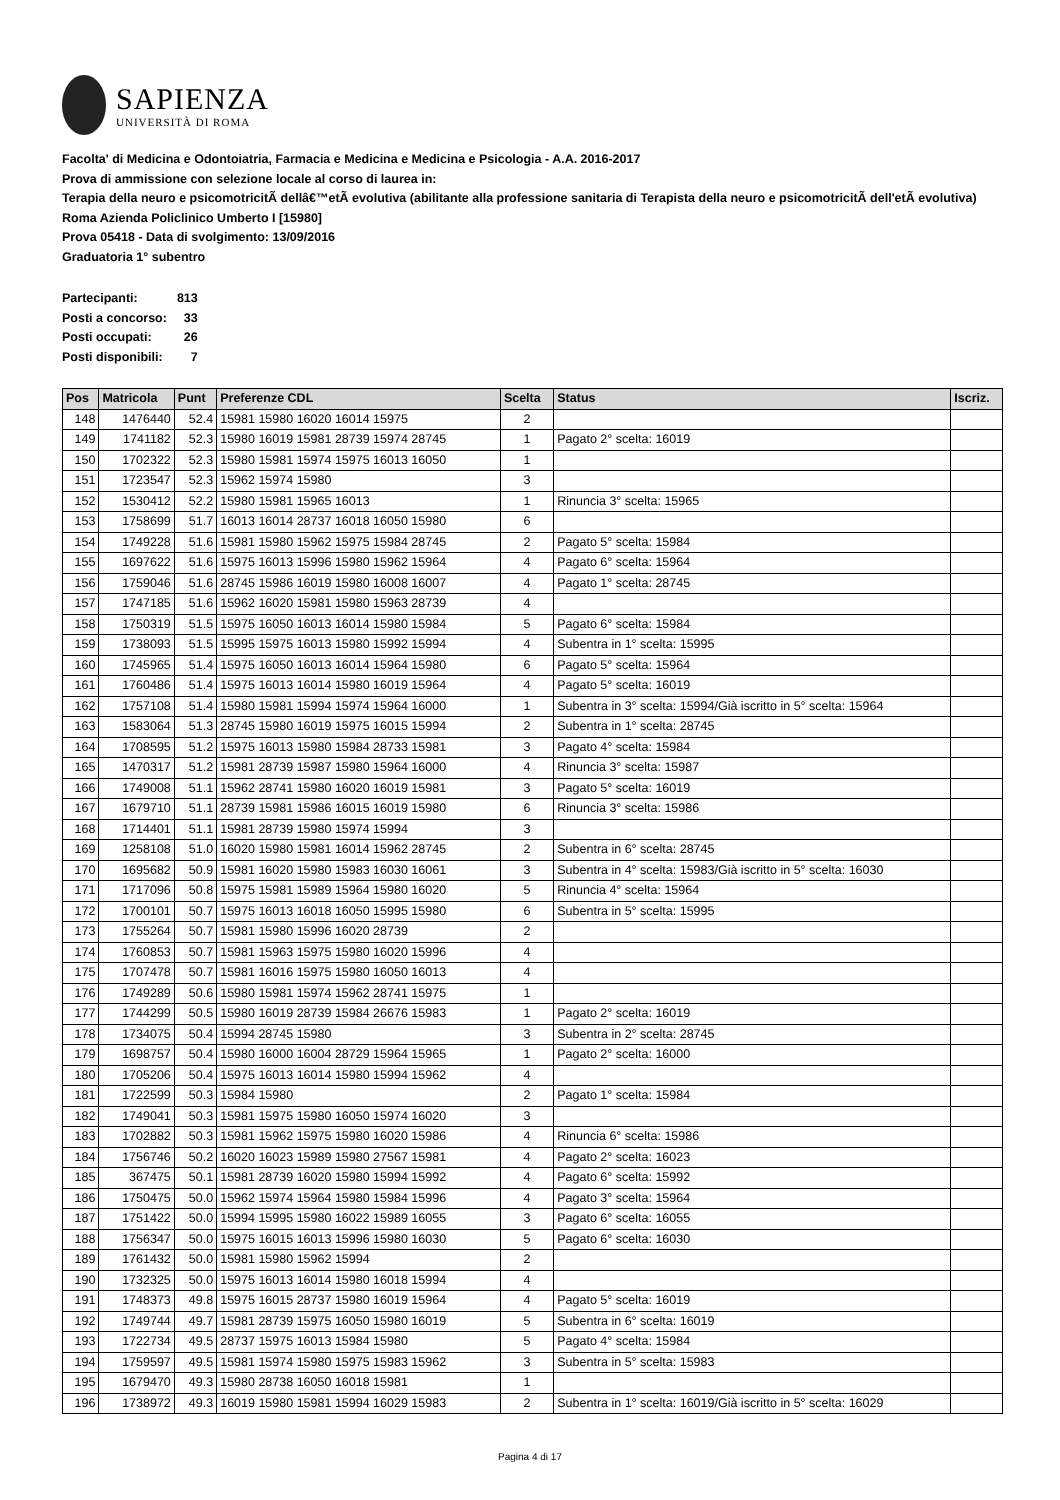SAPIENZA
UNIVERSITÀ DI ROMA
Facolta' di Medicina e Odontoiatria, Farmacia e Medicina e Medicina e Psicologia - A.A. 2016-2017
Prova di ammissione con selezione locale al corso di laurea in:
Terapia della neuro e psicomotricitÃ dellâ€™etÃ evolutiva (abilitante alla professione sanitaria di Terapista della neuro e psicomotricitÃ dell'etÃ evolutiva) Roma Azienda Policlinico Umberto I [15980]
Prova 05418 - Data di svolgimento: 13/09/2016
Graduatoria 1° subentro
| Partecipanti: | 813 |
| Posti a concorso: | 33 |
| Posti occupati: | 26 |
| Posti disponibili: | 7 |
| Pos | Matricola | Punt | Preferenze CDL | Scelta | Status | Iscriz. |
| --- | --- | --- | --- | --- | --- | --- |
| 148 | 1476440 | 52.4 | 15981 15980 16020 16014 15975 | 2 | | |
| 149 | 1741182 | 52.3 | 15980 16019 15981 28739 15974 28745 | 1 | Pagato 2° scelta: 16019 | |
| 150 | 1702322 | 52.3 | 15980 15981 15974 15975 16013 16050 | 1 | | |
| 151 | 1723547 | 52.3 | 15962 15974 15980 | 3 | | |
| 152 | 1530412 | 52.2 | 15980 15981 15965 16013 | 1 | Rinuncia 3° scelta: 15965 | |
| 153 | 1758699 | 51.7 | 16013 16014 28737 16018 16050 15980 | 6 | | |
| 154 | 1749228 | 51.6 | 15981 15980 15962 15975 15984 28745 | 2 | Pagato 5° scelta: 15984 | |
| 155 | 1697622 | 51.6 | 15975 16013 15996 15980 15962 15964 | 4 | Pagato 6° scelta: 15964 | |
| 156 | 1759046 | 51.6 | 28745 15986 16019 15980 16008 16007 | 4 | Pagato 1° scelta: 28745 | |
| 157 | 1747185 | 51.6 | 15962 16020 15981 15980 15963 28739 | 4 | | |
| 158 | 1750319 | 51.5 | 15975 16050 16013 16014 15980 15984 | 5 | Pagato 6° scelta: 15984 | |
| 159 | 1738093 | 51.5 | 15995 15975 16013 15980 15992 15994 | 4 | Subentra in 1° scelta: 15995 | |
| 160 | 1745965 | 51.4 | 15975 16050 16013 16014 15964 15980 | 6 | Pagato 5° scelta: 15964 | |
| 161 | 1760486 | 51.4 | 15975 16013 16014 15980 16019 15964 | 4 | Pagato 5° scelta: 16019 | |
| 162 | 1757108 | 51.4 | 15980 15981 15994 15974 15964 16000 | 1 | Subentra in 3° scelta: 15994/Già iscritto in 5° scelta: 15964 | |
| 163 | 1583064 | 51.3 | 28745 15980 16019 15975 16015 15994 | 2 | Subentra in 1° scelta: 28745 | |
| 164 | 1708595 | 51.2 | 15975 16013 15980 15984 28733 15981 | 3 | Pagato 4° scelta: 15984 | |
| 165 | 1470317 | 51.2 | 15981 28739 15987 15980 15964 16000 | 4 | Rinuncia 3° scelta: 15987 | |
| 166 | 1749008 | 51.1 | 15962 28741 15980 16020 16019 15981 | 3 | Pagato 5° scelta: 16019 | |
| 167 | 1679710 | 51.1 | 28739 15981 15986 16015 16019 15980 | 6 | Rinuncia 3° scelta: 15986 | |
| 168 | 1714401 | 51.1 | 15981 28739 15980 15974 15994 | 3 | | |
| 169 | 1258108 | 51.0 | 16020 15980 15981 16014 15962 28745 | 2 | Subentra in 6° scelta: 28745 | |
| 170 | 1695682 | 50.9 | 15981 16020 15980 15983 16030 16061 | 3 | Subentra in 4° scelta: 15983/Già iscritto in 5° scelta: 16030 | |
| 171 | 1717096 | 50.8 | 15975 15981 15989 15964 15980 16020 | 5 | Rinuncia 4° scelta: 15964 | |
| 172 | 1700101 | 50.7 | 15975 16013 16018 16050 15995 15980 | 6 | Subentra in 5° scelta: 15995 | |
| 173 | 1755264 | 50.7 | 15981 15980 15996 16020 28739 | 2 | | |
| 174 | 1760853 | 50.7 | 15981 15963 15975 15980 16020 15996 | 4 | | |
| 175 | 1707478 | 50.7 | 15981 16016 15975 15980 16050 16013 | 4 | | |
| 176 | 1749289 | 50.6 | 15980 15981 15974 15962 28741 15975 | 1 | | |
| 177 | 1744299 | 50.5 | 15980 16019 28739 15984 26676 15983 | 1 | Pagato 2° scelta: 16019 | |
| 178 | 1734075 | 50.4 | 15994 28745 15980 | 3 | Subentra in 2° scelta: 28745 | |
| 179 | 1698757 | 50.4 | 15980 16000 16004 28729 15964 15965 | 1 | Pagato 2° scelta: 16000 | |
| 180 | 1705206 | 50.4 | 15975 16013 16014 15980 15994 15962 | 4 | | |
| 181 | 1722599 | 50.3 | 15984 15980 | 2 | Pagato 1° scelta: 15984 | |
| 182 | 1749041 | 50.3 | 15981 15975 15980 16050 15974 16020 | 3 | | |
| 183 | 1702882 | 50.3 | 15981 15962 15975 15980 16020 15986 | 4 | Rinuncia 6° scelta: 15986 | |
| 184 | 1756746 | 50.2 | 16020 16023 15989 15980 27567 15981 | 4 | Pagato 2° scelta: 16023 | |
| 185 | 367475 | 50.1 | 15981 28739 16020 15980 15994 15992 | 4 | Pagato 6° scelta: 15992 | |
| 186 | 1750475 | 50.0 | 15962 15974 15964 15980 15984 15996 | 4 | Pagato 3° scelta: 15964 | |
| 187 | 1751422 | 50.0 | 15994 15995 15980 16022 15989 16055 | 3 | Pagato 6° scelta: 16055 | |
| 188 | 1756347 | 50.0 | 15975 16015 16013 15996 15980 16030 | 5 | Pagato 6° scelta: 16030 | |
| 189 | 1761432 | 50.0 | 15981 15980 15962 15994 | 2 | | |
| 190 | 1732325 | 50.0 | 15975 16013 16014 15980 16018 15994 | 4 | | |
| 191 | 1748373 | 49.8 | 15975 16015 28737 15980 16019 15964 | 4 | Pagato 5° scelta: 16019 | |
| 192 | 1749744 | 49.7 | 15981 28739 15975 16050 15980 16019 | 5 | Subentra in 6° scelta: 16019 | |
| 193 | 1722734 | 49.5 | 28737 15975 16013 15984 15980 | 5 | Pagato 4° scelta: 15984 | |
| 194 | 1759597 | 49.5 | 15981 15974 15980 15975 15983 15962 | 3 | Subentra in 5° scelta: 15983 | |
| 195 | 1679470 | 49.3 | 15980 28738 16050 16018 15981 | 1 | | |
| 196 | 1738972 | 49.3 | 16019 15980 15981 15994 16029 15983 | 2 | Subentra in 1° scelta: 16019/Già iscritto in 5° scelta: 16029 | |
Pagina 4 di 17